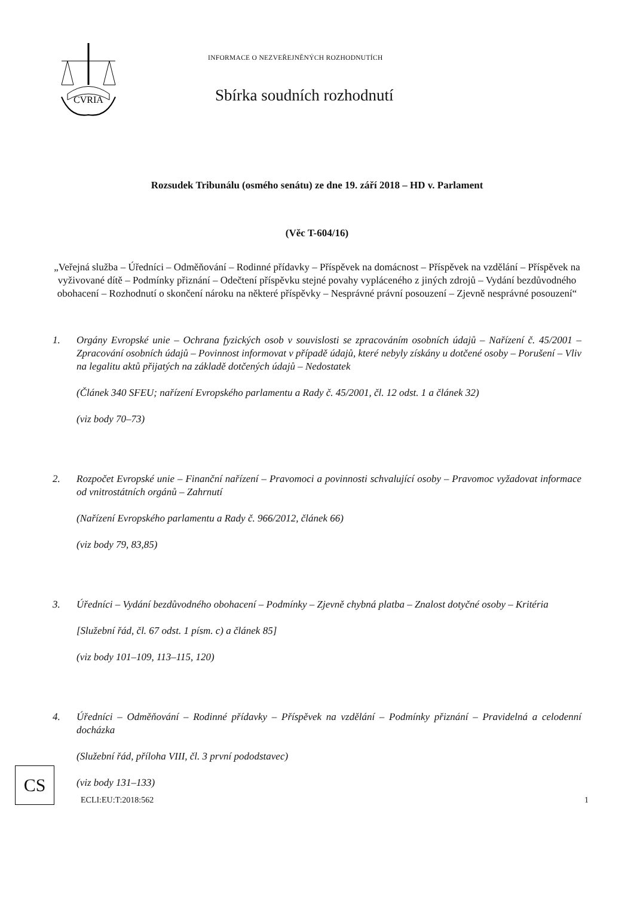CVRIA
INFORMACE O NEZVEŘEJNĚNÝCH ROZHODNUTÍCH
Sbírka soudních rozhodnutí
Rozsudek Tribunálu (osmého senátu) ze dne 19. září 2018 – HD v. Parlament
(Věc T-604/16)
„Veřejná služba – Úředníci – Odměňování – Rodinné přídavky – Příspěvek na domácnost – Příspěvek na vzdělání – Příspěvek na vyživované dítě – Podmínky přiznání – Odečtení příspěvku stejné povahy vypláceného z jiných zdrojů – Vydání bezdůvodného obohacení – Rozhodnutí o skončení nároku na některé příspěvky – Nesprávné právní posouzení – Zjevně nesprávné posouzení“
1. Orgány Evropské unie – Ochrana fyzických osob v souvislosti se zpracováním osobních údajů – Nařízení č. 45/2001 – Zpracování osobních údajů – Povinnost informovat v případě údajů, které nebyly získány u dotčené osoby – Porušení – Vliv na legalitu aktů přijatých na základě dotčených údajů – Nedostatek
(Článek 340 SFEU; nařízení Evropského parlamentu a Rady č. 45/2001, čl. 12 odst. 1 a článek 32)
(viz body 70–73)
2. Rozpočet Evropské unie – Finanční nařízení – Pravomoci a povinnosti schvalující osoby – Pravomoc vyžadovat informace od vnitrostátních orgánů – Zahrnutí
(Nařízení Evropského parlamentu a Rady č. 966/2012, článek 66)
(viz body 79, 83,85)
3. Úředníci – Vydání bezdůvodného obohacení – Podmínky – Zjevně chybná platba – Znalost dotyčné osoby – Kritéria
[Služební řád, čl. 67 odst. 1 písm. c) a článek 85]
(viz body 101–109, 113–115, 120)
4. Úředníci – Odměňování – Rodinné přídavky – Příspěvek na vzdělání – Podmínky přiznání – Pravidelná a celodenní docházka
(Služební řád, příloha VIII, čl. 3 první pododstavec)
(viz body 131–133)
CS
ECLI:EU:T:2018:562
1